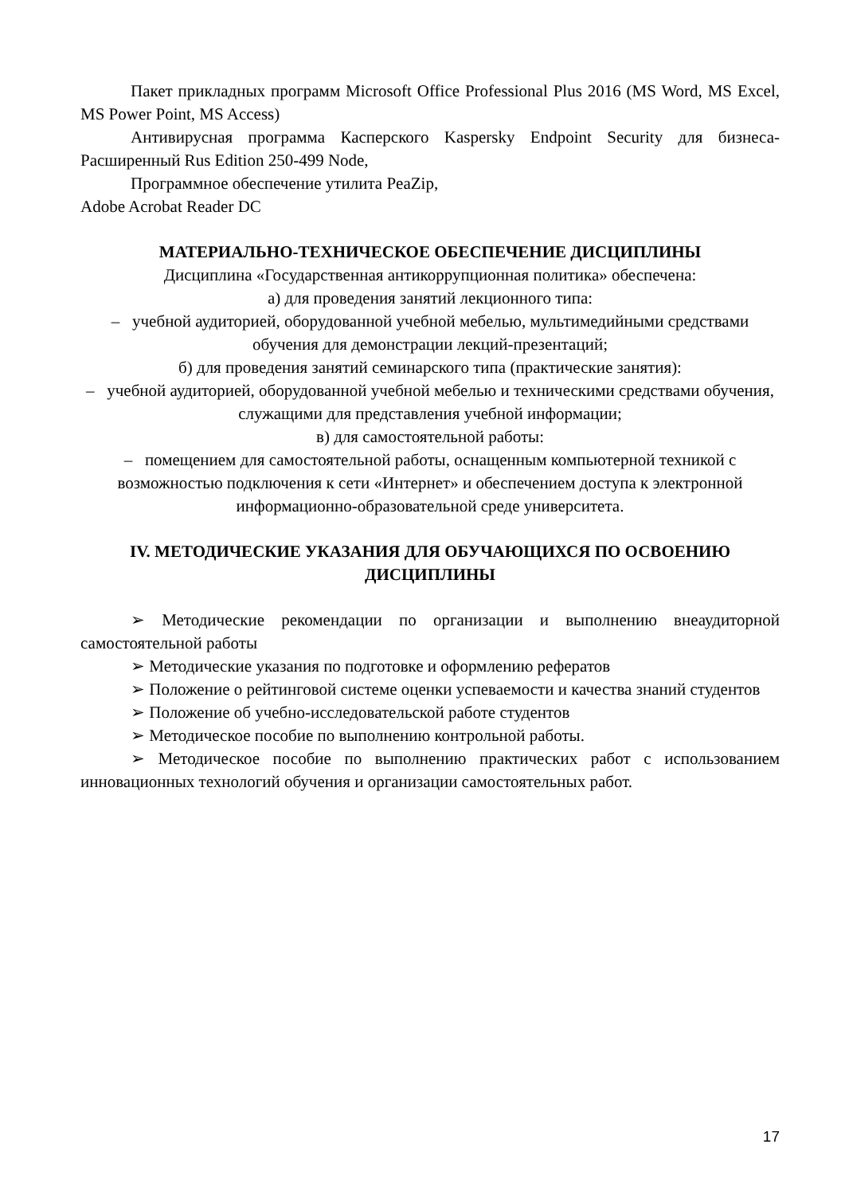Пакет прикладных программ Microsoft Office Professional Plus 2016 (MS Word, MS Excel, MS Power Point, MS Access)
Антивирусная программа Касперского Kaspersky Endpoint Security для бизнеса-Расширенный Rus Edition 250-499 Node,
Программное обеспечение утилита PeaZip,
Adobe Acrobat Reader DC
МАТЕРИАЛЬНО-ТЕХНИЧЕСКОЕ ОБЕСПЕЧЕНИЕ ДИСЦИПЛИНЫ
Дисциплина «Государственная антикоррупционная политика» обеспечена:
а) для проведения занятий лекционного типа:
– учебной аудиторией, оборудованной учебной мебелью, мультимедийными средствами обучения для демонстрации лекций-презентаций;
б) для проведения занятий семинарского типа (практические занятия):
– учебной аудиторией, оборудованной учебной мебелью и техническими средствами обучения, служащими для представления учебной информации;
в) для самостоятельной работы:
– помещением для самостоятельной работы, оснащенным компьютерной техникой с возможностью подключения к сети «Интернет» и обеспечением доступа к электронной информационно-образовательной среде университета.
IV. МЕТОДИЧЕСКИЕ УКАЗАНИЯ ДЛЯ ОБУЧАЮЩИХСЯ ПО ОСВОЕНИЮ ДИСЦИПЛИНЫ
➢ Методические рекомендации по организации и выполнению внеаудиторной самостоятельной работы
➢ Методические указания по подготовке и оформлению рефератов
➢ Положение о рейтинговой системе оценки успеваемости и качества знаний студентов
➢ Положение об учебно-исследовательской работе студентов
➢ Методическое пособие по выполнению контрольной работы.
➢ Методическое пособие по выполнению практических работ с использованием инновационных технологий обучения и организации самостоятельных работ.
17